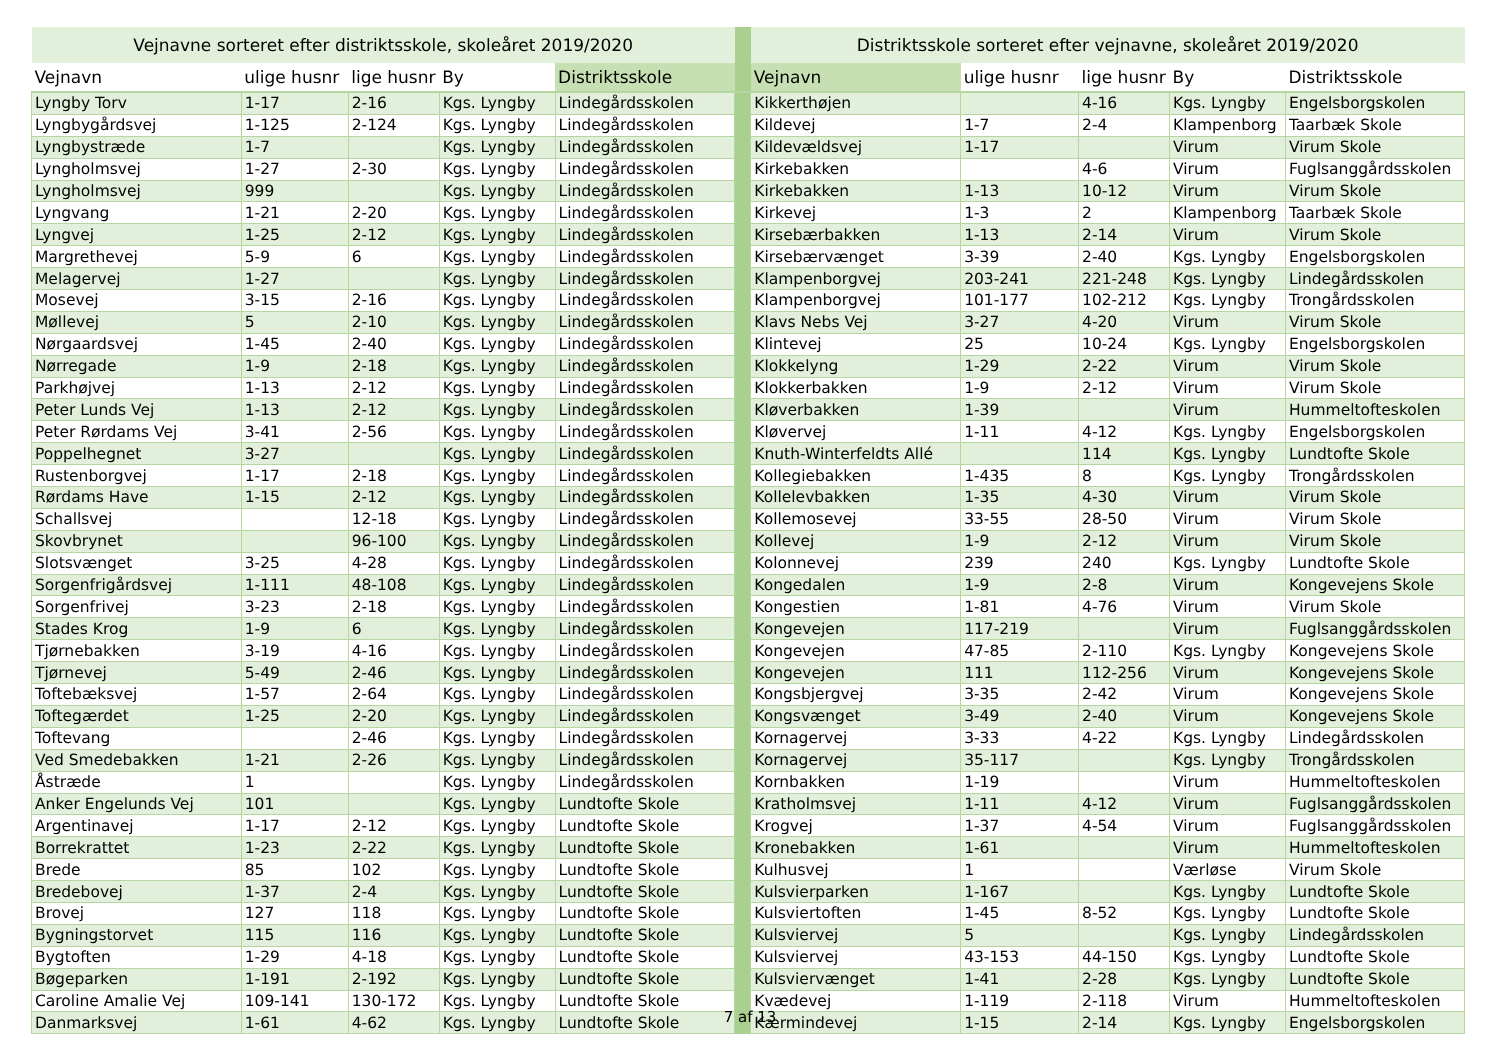| Vejnavne sorteret efter distriktsskole, skoleåret 2019/2020 | | | | | | Distriktsskole sorteret efter vejnavne, skoleåret 2019/2020 | | | | |
| --- | --- | --- | --- | --- | --- | --- | --- | --- | --- | --- |
| Vejnavn | ulige husnr | lige husnr | By | Distriktsskole | | Vejnavn | ulige husnr | lige husnr | By | Distriktsskole |
| Lyngby Torv | 1-17 | 2-16 | Kgs. Lyngby | Lindegårdsskolen | | Kikkerthøjen | | 4-16 | Kgs. Lyngby | Engelsborgskolen |
| Lyngbygårdsvej | 1-125 | 2-124 | Kgs. Lyngby | Lindegårdsskolen | | Kildevej | 1-7 | 2-4 | Klampenborg | Taarbæk Skole |
| Lyngbystræde | 1-7 | | Kgs. Lyngby | Lindegårdsskolen | | Kildevældsvej | 1-17 | | Virum | Virum Skole |
| Lyngholmsvej | 1-27 | 2-30 | Kgs. Lyngby | Lindegårdsskolen | | Kirkebakken | | 4-6 | Virum | Fuglsanggårdsskolen |
| Lyngholmsvej | 999 | | Kgs. Lyngby | Lindegårdsskolen | | Kirkebakken | 1-13 | 10-12 | Virum | Virum Skole |
| Lyngvang | 1-21 | 2-20 | Kgs. Lyngby | Lindegårdsskolen | | Kirkevej | 1-3 | 2 | Klampenborg | Taarbæk Skole |
| Lyngvej | 1-25 | 2-12 | Kgs. Lyngby | Lindegårdsskolen | | Kirsebærbakken | 1-13 | 2-14 | Virum | Virum Skole |
| Margrethevej | 5-9 | 6 | Kgs. Lyngby | Lindegårdsskolen | | Kirsebærvænget | 3-39 | 2-40 | Kgs. Lyngby | Engelsborgskolen |
| Melagervej | 1-27 | | Kgs. Lyngby | Lindegårdsskolen | | Klampenborgvej | 203-241 | 221-248 | Kgs. Lyngby | Lindegårdsskolen |
| Mosevej | 3-15 | 2-16 | Kgs. Lyngby | Lindegårdsskolen | | Klampenborgvej | 101-177 | 102-212 | Kgs. Lyngby | Trongårdsskolen |
| Møllevej | 5 | 2-10 | Kgs. Lyngby | Lindegårdsskolen | | Klavs Nebs Vej | 3-27 | 4-20 | Virum | Virum Skole |
| Nørgaardsvej | 1-45 | 2-40 | Kgs. Lyngby | Lindegårdsskolen | | Klintevej | 25 | 10-24 | Kgs. Lyngby | Engelsborgskolen |
| Nørregade | 1-9 | 2-18 | Kgs. Lyngby | Lindegårdsskolen | | Klokkelyng | 1-29 | 2-22 | Virum | Virum Skole |
| Parkhøjvej | 1-13 | 2-12 | Kgs. Lyngby | Lindegårdsskolen | | Klokkerbakken | 1-9 | 2-12 | Virum | Virum Skole |
| Peter Lunds Vej | 1-13 | 2-12 | Kgs. Lyngby | Lindegårdsskolen | | Kløverbakken | 1-39 | | Virum | Hummeltofteskolen |
| Peter Rørdams Vej | 3-41 | 2-56 | Kgs. Lyngby | Lindegårdsskolen | | Kløvervej | 1-11 | 4-12 | Kgs. Lyngby | Engelsborgskolen |
| Poppelhegnet | 3-27 | | Kgs. Lyngby | Lindegårdsskolen | | Knuth-Winterfeldts Allé | | 114 | Kgs. Lyngby | Lundtofte Skole |
| Rustenborgvej | 1-17 | 2-18 | Kgs. Lyngby | Lindegårdsskolen | | Kollegiebakken | 1-435 | 8 | Kgs. Lyngby | Trongårdsskolen |
| Rørdams Have | 1-15 | 2-12 | Kgs. Lyngby | Lindegårdsskolen | | Kollelevbakken | 1-35 | 4-30 | Virum | Virum Skole |
| Schallsvej | | 12-18 | Kgs. Lyngby | Lindegårdsskolen | | Kollemosevej | 33-55 | 28-50 | Virum | Virum Skole |
| Skovbrynet | | 96-100 | Kgs. Lyngby | Lindegårdsskolen | | Kollevej | 1-9 | 2-12 | Virum | Virum Skole |
| Slotsvænget | 3-25 | 4-28 | Kgs. Lyngby | Lindegårdsskolen | | Kolonnevej | 239 | 240 | Kgs. Lyngby | Lundtofte Skole |
| Sorgenfrigårdsvej | 1-111 | 48-108 | Kgs. Lyngby | Lindegårdsskolen | | Kongedalen | 1-9 | 2-8 | Virum | Kongevejens Skole |
| Sorgenfrivej | 3-23 | 2-18 | Kgs. Lyngby | Lindegårdsskolen | | Kongestien | 1-81 | 4-76 | Virum | Virum Skole |
| Stades Krog | 1-9 | 6 | Kgs. Lyngby | Lindegårdsskolen | | Kongevejen | 117-219 | | Virum | Fuglsanggårdsskolen |
| Tjørnebakken | 3-19 | 4-16 | Kgs. Lyngby | Lindegårdsskolen | | Kongevejen | 47-85 | 2-110 | Kgs. Lyngby | Kongevejens Skole |
| Tjørnevej | 5-49 | 2-46 | Kgs. Lyngby | Lindegårdsskolen | | Kongevejen | 111 | 112-256 | Virum | Kongevejens Skole |
| Toftebæksvej | 1-57 | 2-64 | Kgs. Lyngby | Lindegårdsskolen | | Kongsbjergvej | 3-35 | 2-42 | Virum | Kongevejens Skole |
| Toftegærdet | 1-25 | 2-20 | Kgs. Lyngby | Lindegårdsskolen | | Kongsvænget | 3-49 | 2-40 | Virum | Kongevejens Skole |
| Toftevang | | 2-46 | Kgs. Lyngby | Lindegårdsskolen | | Kornagervej | 3-33 | 4-22 | Kgs. Lyngby | Lindegårdsskolen |
| Ved Smedebakken | 1-21 | 2-26 | Kgs. Lyngby | Lindegårdsskolen | | Kornagervej | 35-117 | | Kgs. Lyngby | Trongårdsskolen |
| Åstræde | 1 | | Kgs. Lyngby | Lindegårdsskolen | | Kornbakken | 1-19 | | Virum | Hummeltofteskolen |
| Anker Engelunds Vej | 101 | | Kgs. Lyngby | Lundtofte Skole | | Kratholmsvej | 1-11 | 4-12 | Virum | Fuglsanggårdsskolen |
| Argentinavej | 1-17 | 2-12 | Kgs. Lyngby | Lundtofte Skole | | Krogvej | 1-37 | 4-54 | Virum | Fuglsanggårdsskolen |
| Borrekrattet | 1-23 | 2-22 | Kgs. Lyngby | Lundtofte Skole | | Kronebakken | 1-61 | | Virum | Hummeltofteskolen |
| Brede | 85 | 102 | Kgs. Lyngby | Lundtofte Skole | | Kulhusvej | 1 | | Værløse | Virum Skole |
| Bredebovej | 1-37 | 2-4 | Kgs. Lyngby | Lundtofte Skole | | Kulsvierparken | 1-167 | | Kgs. Lyngby | Lundtofte Skole |
| Brovej | 127 | 118 | Kgs. Lyngby | Lundtofte Skole | | Kulsviertoften | 1-45 | 8-52 | Kgs. Lyngby | Lundtofte Skole |
| Bygningstorvet | 115 | 116 | Kgs. Lyngby | Lundtofte Skole | | Kulsviervej | 5 | | Kgs. Lyngby | Lindegårdsskolen |
| Bygtoften | 1-29 | 4-18 | Kgs. Lyngby | Lundtofte Skole | | Kulsviervej | 43-153 | 44-150 | Kgs. Lyngby | Lundtofte Skole |
| Bøgeparken | 1-191 | 2-192 | Kgs. Lyngby | Lundtofte Skole | | Kulsviervænget | 1-41 | 2-28 | Kgs. Lyngby | Lundtofte Skole |
| Caroline Amalie Vej | 109-141 | 130-172 | Kgs. Lyngby | Lundtofte Skole | | Kvædevej | 1-119 | 2-118 | Virum | Hummeltofteskolen |
| Danmarksvej | 1-61 | 4-62 | Kgs. Lyngby | Lundtofte Skole | | Kærmindevej | 1-15 | 2-14 | Kgs. Lyngby | Engelsborgskolen |
7 af 13